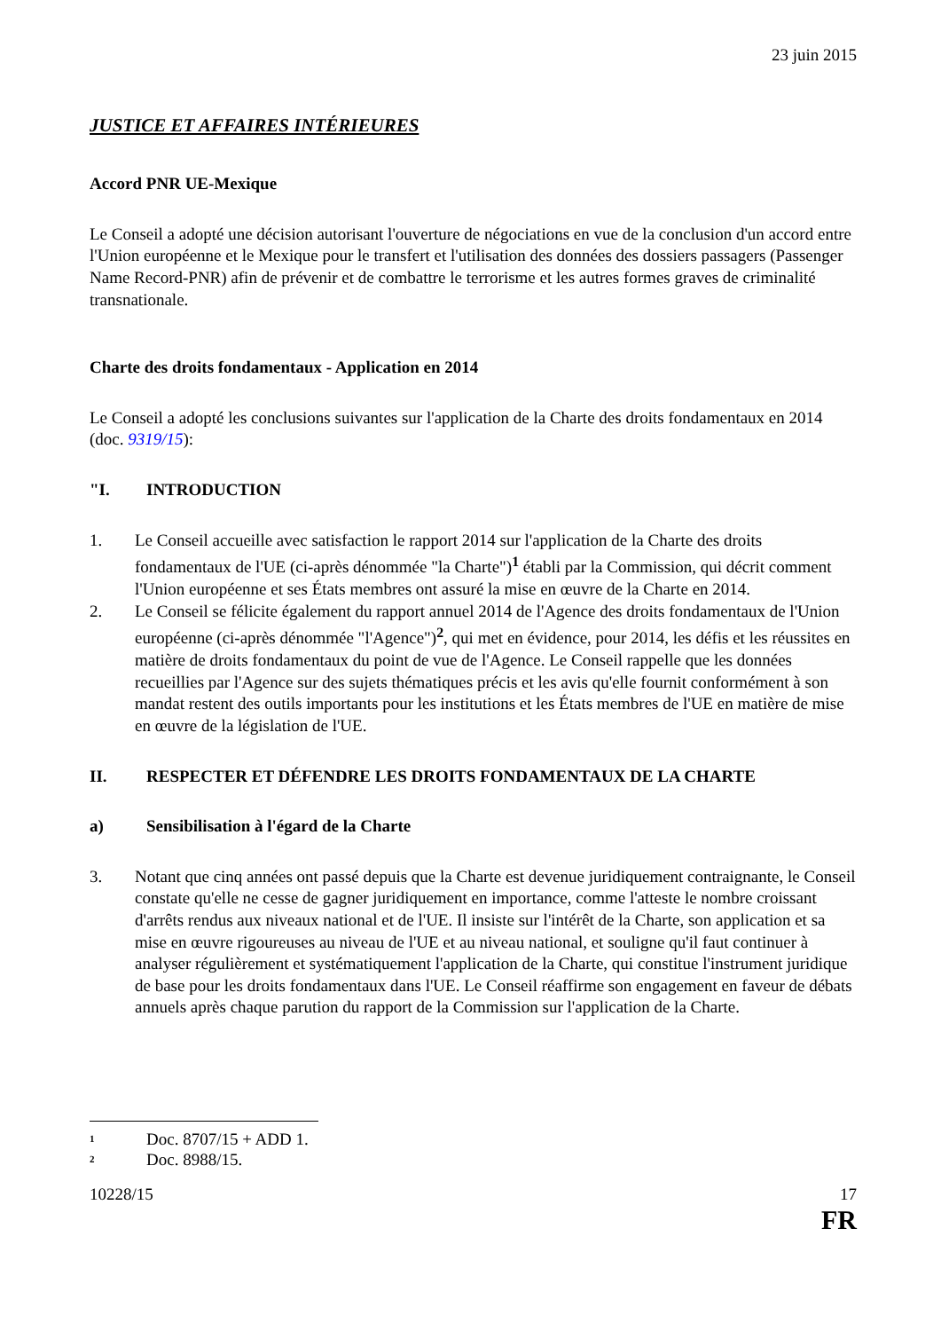23 juin 2015
JUSTICE ET AFFAIRES INTÉRIEURES
Accord PNR UE-Mexique
Le Conseil a adopté une décision autorisant l'ouverture de négociations en vue de la conclusion d'un accord entre l'Union européenne et le Mexique pour le transfert et l'utilisation des données des dossiers passagers (Passenger Name Record-PNR) afin de prévenir et de combattre le terrorisme et les autres formes graves de criminalité transnationale.
Charte des droits fondamentaux - Application en 2014
Le Conseil a adopté les conclusions suivantes sur l'application de la Charte des droits fondamentaux en 2014 (doc. 9319/15):
"I. INTRODUCTION
1. Le Conseil accueille avec satisfaction le rapport 2014 sur l'application de la Charte des droits fondamentaux de l'UE (ci-après dénommée "la Charte")<sup>1</sup> établi par la Commission, qui décrit comment l'Union européenne et ses États membres ont assuré la mise en œuvre de la Charte en 2014.
2. Le Conseil se félicite également du rapport annuel 2014 de l'Agence des droits fondamentaux de l'Union européenne (ci-après dénommée "l'Agence")<sup>2</sup>, qui met en évidence, pour 2014, les défis et les réussites en matière de droits fondamentaux du point de vue de l'Agence. Le Conseil rappelle que les données recueillies par l'Agence sur des sujets thématiques précis et les avis qu'elle fournit conformément à son mandat restent des outils importants pour les institutions et les États membres de l'UE en matière de mise en œuvre de la législation de l'UE.
II. RESPECTER ET DÉFENDRE LES DROITS FONDAMENTAUX DE LA CHARTE
a) Sensibilisation à l'égard de la Charte
3. Notant que cinq années ont passé depuis que la Charte est devenue juridiquement contraignante, le Conseil constate qu'elle ne cesse de gagner juridiquement en importance, comme l'atteste le nombre croissant d'arrêts rendus aux niveaux national et de l'UE. Il insiste sur l'intérêt de la Charte, son application et sa mise en œuvre rigoureuses au niveau de l'UE et au niveau national, et souligne qu'il faut continuer à analyser régulièrement et systématiquement l'application de la Charte, qui constitue l'instrument juridique de base pour les droits fondamentaux dans l'UE. Le Conseil réaffirme son engagement en faveur de débats annuels après chaque parution du rapport de la Commission sur l'application de la Charte.
<sup>1</sup> Doc. 8707/15 + ADD 1.
<sup>2</sup> Doc. 8988/15.
10228/15 17
FR